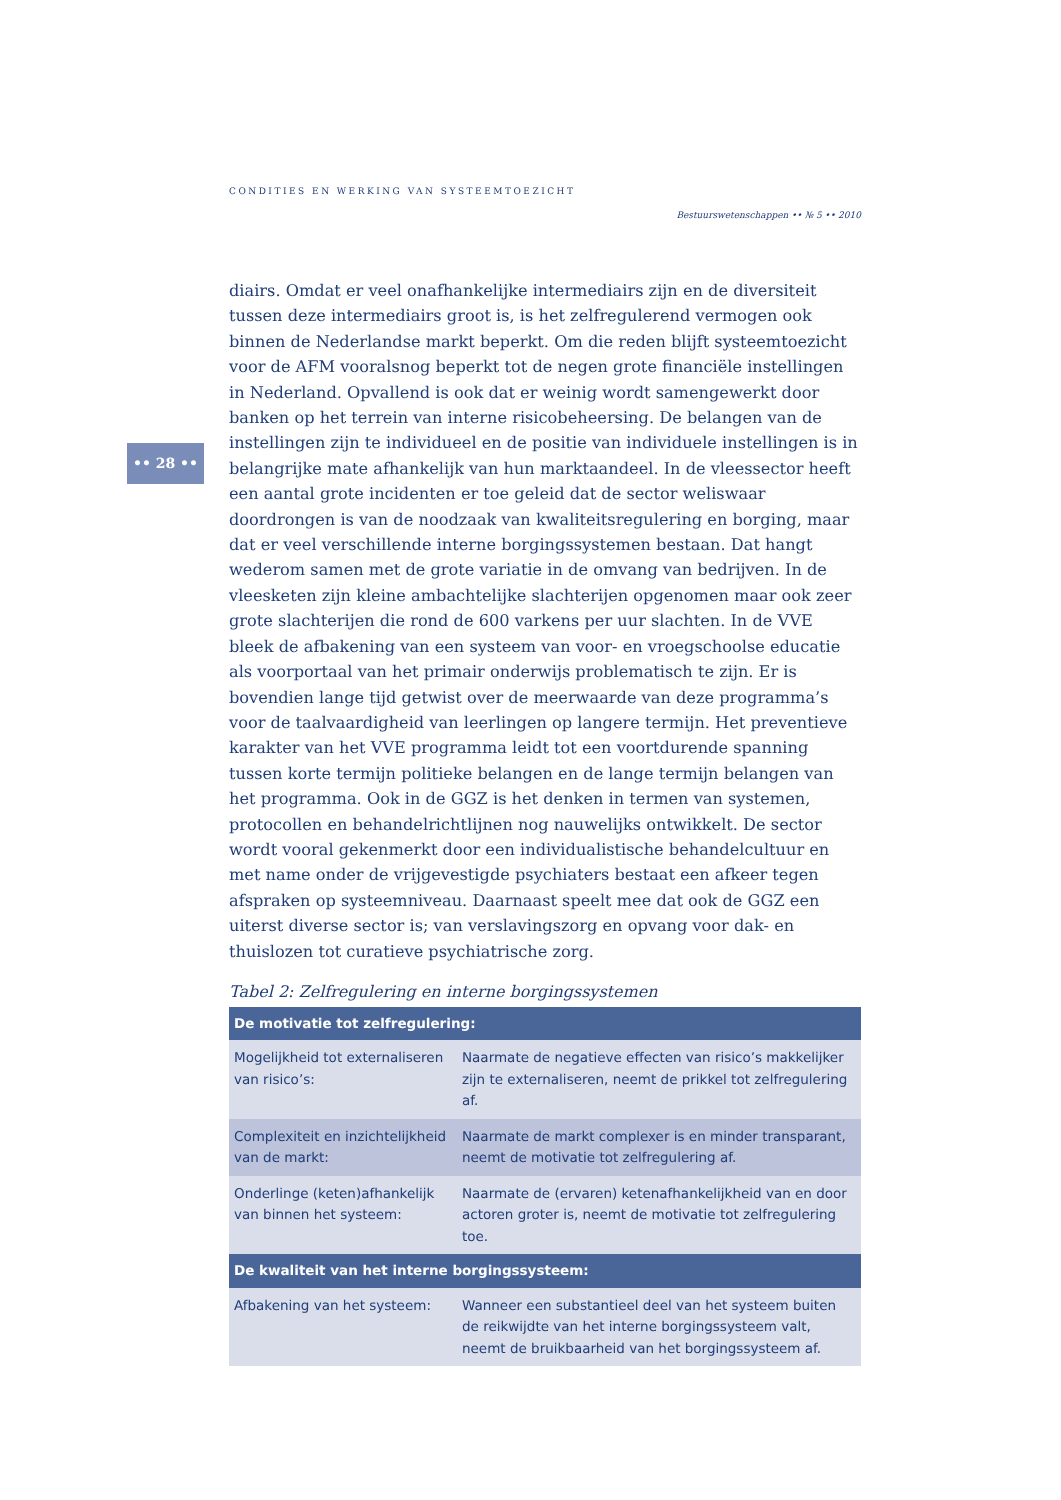CONDITIES EN WERKING VAN SYSTEEMTOEZICHT
Bestuurswetenschappen •• № 5 •• 2010
•• 28 ••
diairs. Omdat er veel onafhankelijke intermediairs zijn en de diversiteit tussen deze intermediairs groot is, is het zelfregulerend vermogen ook binnen de Nederlandse markt beperkt. Om die reden blijft systeemtoezicht voor de AFM vooralsnog beperkt tot de negen grote financiële instellingen in Nederland. Opvallend is ook dat er weinig wordt samengewerkt door banken op het terrein van interne risicobeheersing. De belangen van de instellingen zijn te individueel en de positie van individuele instellingen is in belangrijke mate afhankelijk van hun marktaandeel. In de vleessector heeft een aantal grote incidenten er toe geleid dat de sector weliswaar doordrongen is van de noodzaak van kwaliteitsregulering en borging, maar dat er veel verschillende interne borgingssystemen bestaan. Dat hangt wederom samen met de grote variatie in de omvang van bedrijven. In de vleesketen zijn kleine ambachtelijke slachterijen opgenomen maar ook zeer grote slachterijen die rond de 600 varkens per uur slachten. In de VVE bleek de afbakening van een systeem van voor- en vroegschoolse educatie als voorportaal van het primair onderwijs problematisch te zijn. Er is bovendien lange tijd getwist over de meerwaarde van deze programma’s voor de taalvaardigheid van leerlingen op langere termijn. Het preventieve karakter van het VVE programma leidt tot een voortdurende spanning tussen korte termijn politieke belangen en de lange termijn belangen van het programma. Ook in de GGZ is het denken in termen van systemen, protocollen en behandelrichtlijnen nog nauwelijks ontwikkelt. De sector wordt vooral gekenmerkt door een individualistische behandelcultuur en met name onder de vrijgevestigde psychiaters bestaat een afkeer tegen afspraken op systeemniveau. Daarnaast speelt mee dat ook de GGZ een uiterst diverse sector is; van verslavingszorg en opvang voor dak- en thuislozen tot curatieve psychiatrische zorg.
Tabel 2: Zelfregulering en interne borgingssystemen
| De motivatie tot zelfregulering: | |
| --- | --- |
| Mogelijkheid tot externaliseren van risico’s: | Naarmate de negatieve effecten van risico’s makkelijker zijn te externaliseren, neemt de prikkel tot zelfregulering af. |
| Complexiteit en inzichtelijkheid van de markt: | Naarmate de markt complexer is en minder transparant, neemt de motivatie tot zelfregulering af. |
| Onderlinge (keten)afhankelijk van binnen het systeem: | Naarmate de (ervaren) ketenafhankelijkheid van en door actoren groter is, neemt de motivatie tot zelfregulering toe. |
| De kwaliteit van het interne borgingssysteem: | |
| Afbakening van het systeem: | Wanneer een substantieel deel van het systeem buiten de reikwijdte van het interne borgingssysteem valt, neemt de bruikbaarheid van het borgingssysteem af. |